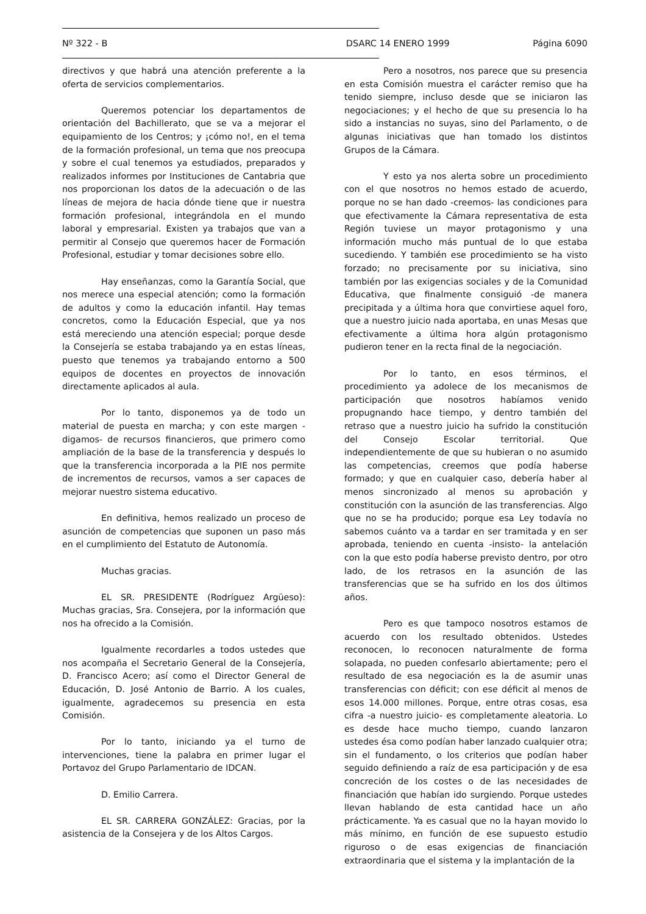Nº 322 - B DSARC 14 ENERO 1999 Página 6090
directivos y que habrá una atención preferente a la oferta de servicios complementarios.
Queremos potenciar los departamentos de orientación del Bachillerato, que se va a mejorar el equipamiento de los Centros; y ¡cómo no!, en el tema de la formación profesional, un tema que nos preocupa y sobre el cual tenemos ya estudiados, preparados y realizados informes por Instituciones de Cantabria que nos proporcionan los datos de la adecuación o de las líneas de mejora de hacia dónde tiene que ir nuestra formación profesional, integrándola en el mundo laboral y empresarial. Existen ya trabajos que van a permitir al Consejo que queremos hacer de Formación Profesional, estudiar y tomar decisiones sobre ello.
Hay enseñanzas, como la Garantía Social, que nos merece una especial atención; como la formación de adultos y como la educación infantil. Hay temas concretos, como la Educación Especial, que ya nos está mereciendo una atención especial; porque desde la Consejería se estaba trabajando ya en estas líneas, puesto que tenemos ya trabajando entorno a 500 equipos de docentes en proyectos de innovación directamente aplicados al aula.
Por lo tanto, disponemos ya de todo un material de puesta en marcha; y con este margen -digamos- de recursos financieros, que primero como ampliación de la base de la transferencia y después lo que la transferencia incorporada a la PIE nos permite de incrementos de recursos, vamos a ser capaces de mejorar nuestro sistema educativo.
En definitiva, hemos realizado un proceso de asunción de competencias que suponen un paso más en el cumplimiento del Estatuto de Autonomía.
Muchas gracias.
EL SR. PRESIDENTE (Rodríguez Argüeso): Muchas gracias, Sra. Consejera, por la información que nos ha ofrecido a la Comisión.
Igualmente recordarles a todos ustedes que nos acompaña el Secretario General de la Consejería, D. Francisco Acero; así como el Director General de Educación, D. José Antonio de Barrio. A los cuales, igualmente, agradecemos su presencia en esta Comisión.
Por lo tanto, iniciando ya el turno de intervenciones, tiene la palabra en primer lugar el Portavoz del Grupo Parlamentario de IDCAN.
D. Emilio Carrera.
EL SR. CARRERA GONZÁLEZ: Gracias, por la asistencia de la Consejera y de los Altos Cargos.
Pero a nosotros, nos parece que su presencia en esta Comisión muestra el carácter remiso que ha tenido siempre, incluso desde que se iniciaron las negociaciones; y el hecho de que su presencia lo ha sido a instancias no suyas, sino del Parlamento, o de algunas iniciativas que han tomado los distintos Grupos de la Cámara.
Y esto ya nos alerta sobre un procedimiento con el que nosotros no hemos estado de acuerdo, porque no se han dado -creemos- las condiciones para que efectivamente la Cámara representativa de esta Región tuviese un mayor protagonismo y una información mucho más puntual de lo que estaba sucediendo. Y también ese procedimiento se ha visto forzado; no precisamente por su iniciativa, sino también por las exigencias sociales y de la Comunidad Educativa, que finalmente consiguió -de manera precipitada y a última hora que convirtiese aquel foro, que a nuestro juicio nada aportaba, en unas Mesas que efectivamente a última hora algún protagonismo pudieron tener en la recta final de la negociación.
Por lo tanto, en esos términos, el procedimiento ya adolece de los mecanismos de participación que nosotros habíamos venido propugnando hace tiempo, y dentro también del retraso que a nuestro juicio ha sufrido la constitución del Consejo Escolar territorial. Que independientemente de que su hubieran o no asumido las competencias, creemos que podía haberse formado; y que en cualquier caso, debería haber al menos sincronizado al menos su aprobación y constitución con la asunción de las transferencias. Algo que no se ha producido; porque esa Ley todavía no sabemos cuánto va a tardar en ser tramitada y en ser aprobada, teniendo en cuenta -insisto- la antelación con la que esto podía haberse previsto dentro, por otro lado, de los retrasos en la asunción de las transferencias que se ha sufrido en los dos últimos años.
Pero es que tampoco nosotros estamos de acuerdo con los resultado obtenidos. Ustedes reconocen, lo reconocen naturalmente de forma solapada, no pueden confesarlo abiertamente; pero el resultado de esa negociación es la de asumir unas transferencias con déficit; con ese déficit al menos de esos 14.000 millones. Porque, entre otras cosas, esa cifra -a nuestro juicio- es completamente aleatoria. Lo es desde hace mucho tiempo, cuando lanzaron ustedes ésa como podían haber lanzado cualquier otra; sin el fundamento, o los criterios que podían haber seguido definiendo a raíz de esa participación y de esa concreción de los costes o de las necesidades de financiación que habían ido surgiendo. Porque ustedes llevan hablando de esta cantidad hace un año prácticamente. Ya es casual que no la hayan movido lo más mínimo, en función de ese supuesto estudio riguroso o de esas exigencias de financiación extraordinaria que el sistema y la implantación de la